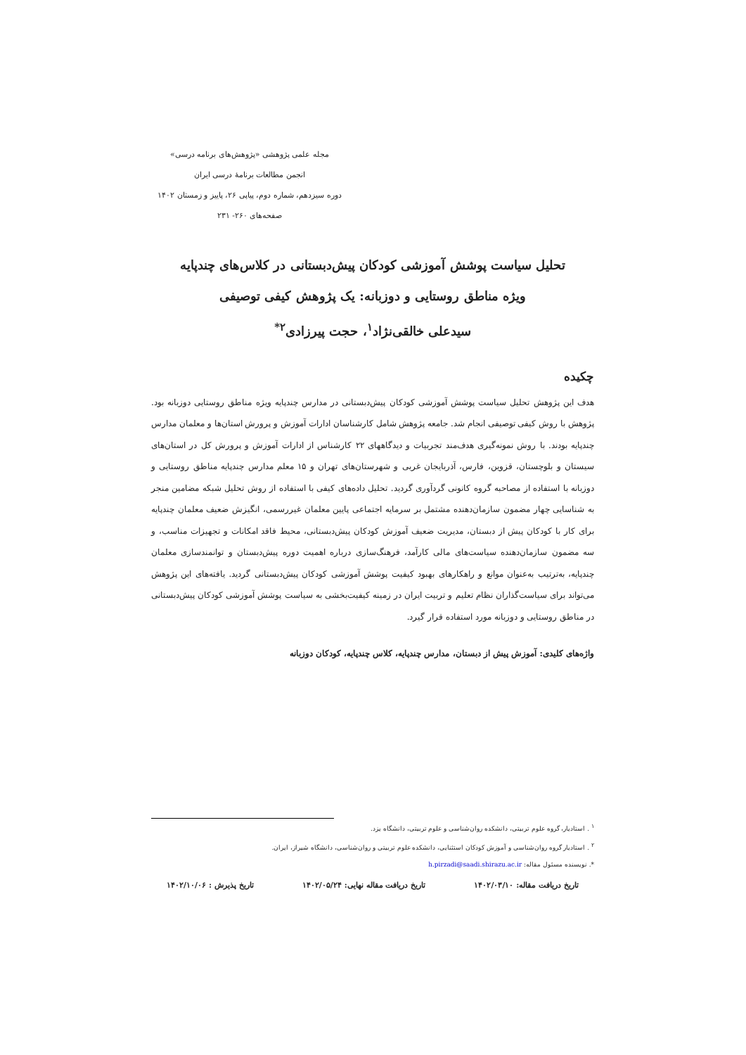مجله علمی پژوهشی «پژوهش‌های برنامه درسی»
انجمن مطالعات برنامهٔ درسی ایران
دوره سیزدهم، شماره دوم، پیاپی ۲۶، پاییز و زمستان ۱۴۰۲
صفحه‌های ۲۶۰- ۲۳۱
تحلیل سیاست پوشش آموزشی کودکان پیش‌دبستانی در کلاس‌های چندپایه
ویژه مناطق روستایی و دوزبانه: یک پژوهش کیفی توصیفی
سیدعلی خالقی‌نژاد<sup>۱</sup>، حجت پیرزادی<sup>۲*</sup>
چکیده
هدف این پژوهش تحلیل سیاست پوشش آموزشی کودکان پیش‌دبستانی در مدارس چندپایه ویژه مناطق روستایی دوزبانه بود. پژوهش با روش کیفی توصیفی انجام شد. جامعه پژوهش شامل کارشناسان ادارات آموزش و پرورش استان‌ها و معلمان مدارس چندپایه بودند. با روش نمونه‌گیری هدف‌مند تجربیات و دیدگاههای ۲۲ کارشناس از ادارات آموزش و پرورش کل در استان‌های سیستان و بلوچستان، قزوین، فارس، آذربایجان غربی و شهرستان‌های تهران و ۱۵ معلم مدارس چندپایه مناطق روستایی و دوزبانه با استفاده از مصاحبه گروه کانونی گردآوری گردید. تحلیل داده‌های کیفی با استفاده از روش تحلیل شبکه مضامین منجر به شناسایی چهار مضمون سازمان‌دهنده مشتمل بر سرمایه اجتماعی پایین معلمان غیررسمی، انگیزش ضعیف معلمان چندپایه برای کار با کودکان پیش از دبستان، مدیریت ضعیف آموزش کودکان پیش‌دبستانی، محیط فاقد امکانات و تجهیزات مناسب، و سه مضمون سازمان‌دهنده سیاست‌های مالی کارآمد، فرهنگ‌سازی درباره اهمیت دوره پیش‌دبستان و توانمندسازی معلمان چندپایه، به‌ترتیب به‌عنوان موانع و راهکارهای بهبود کیفیت پوشش آموزشی کودکان پیش‌دبستانی گردید. یافته‌های این پژوهش می‌تواند برای سیاست‌گذاران نظام تعلیم و تربیت ایران در زمینه کیفیت‌بخشی به سیاست پوشش آموزشی کودکان پیش‌دبستانی در مناطق روستایی و دوزبانه مورد استفاده قرار گیرد.
واژه‌های کلیدی: آموزش پیش از دبستان، مدارس چندپایه، کلاس چندپایه، کودکان دوزبانه
<sup>۱</sup> . استادیار، گروه علوم تربیتی، دانشکده روان‌شناسی و علوم تربیتی، دانشگاه یزد.
<sup>۲</sup> . استادیار گروه روان‌شناسی و آموزش کودکان استثنایی، دانشکده علوم تربیتی و روان‌شناسی، دانشگاه شیراز، ایران.
*. نویسنده مسئول مقاله: h.pirzadi@saadi.shirazu.ac.ir
تاریخ دریافت مقاله: ۱۴۰۲/۰۳/۱۰ تاریخ دریافت مقاله نهایی: ۱۴۰۲/۰۵/۲۴ تاریخ پذیرش : ۱۴۰۲/۱۰/۰۶